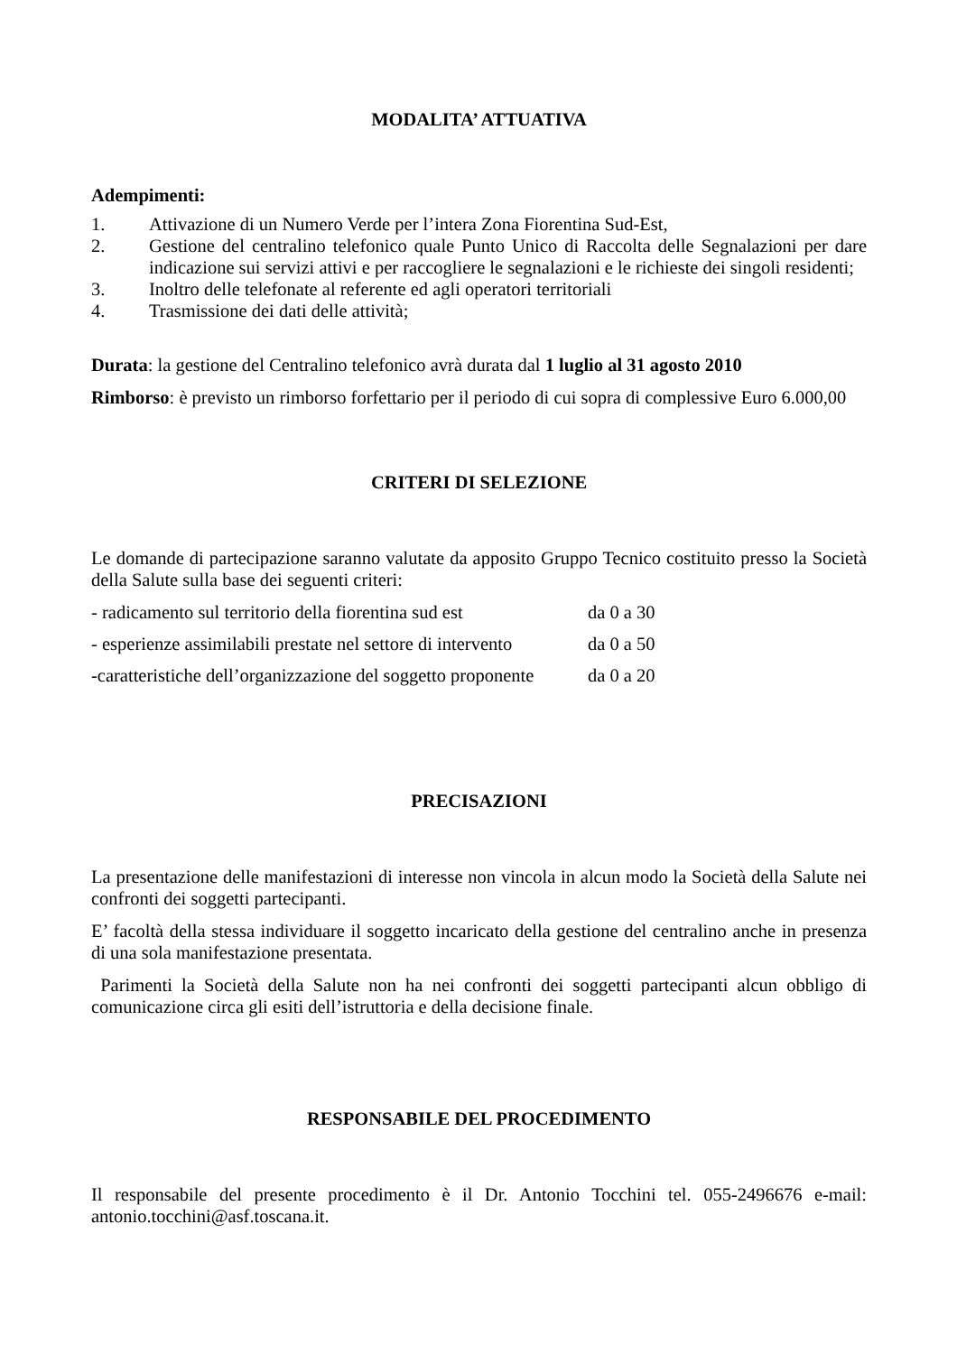MODALITA’ ATTUATIVA
Adempimenti:
1. Attivazione di un Numero Verde per l’intera Zona Fiorentina Sud-Est,
2. Gestione del centralino telefonico quale Punto Unico di Raccolta delle Segnalazioni per dare indicazione sui servizi attivi e per raccogliere le segnalazioni e le richieste dei singoli residenti;
3. Inoltro delle telefonate al referente ed agli operatori territoriali
4. Trasmissione dei dati delle attività;
Durata: la gestione del Centralino telefonico avrà durata dal 1 luglio al 31 agosto 2010
Rimborso: è previsto un rimborso forfettario per il periodo di cui sopra di complessive Euro 6.000,00
CRITERI DI SELEZIONE
Le domande di partecipazione saranno valutate da apposito Gruppo Tecnico costituito presso la Società della Salute sulla base dei seguenti criteri:
- radicamento sul territorio della fiorentina sud est da 0 a 30
- esperienze assimilabili prestate nel settore di intervento da 0 a 50
-caratteristiche dell’organizzazione del soggetto proponente da 0 a 20
PRECISAZIONI
La presentazione delle manifestazioni di interesse non vincola in alcun modo la Società della Salute nei confronti dei soggetti partecipanti.
E’ facoltà della stessa individuare il soggetto incaricato della gestione del centralino anche in presenza di una sola manifestazione presentata.
Parimenti la Società della Salute non ha nei confronti dei soggetti partecipanti alcun obbligo di comunicazione circa gli esiti dell’istruttoria e della decisione finale.
RESPONSABILE DEL PROCEDIMENTO
Il responsabile del presente procedimento è il Dr. Antonio Tocchini tel. 055-2496676 e-mail: antonio.tocchini@asf.toscana.it.